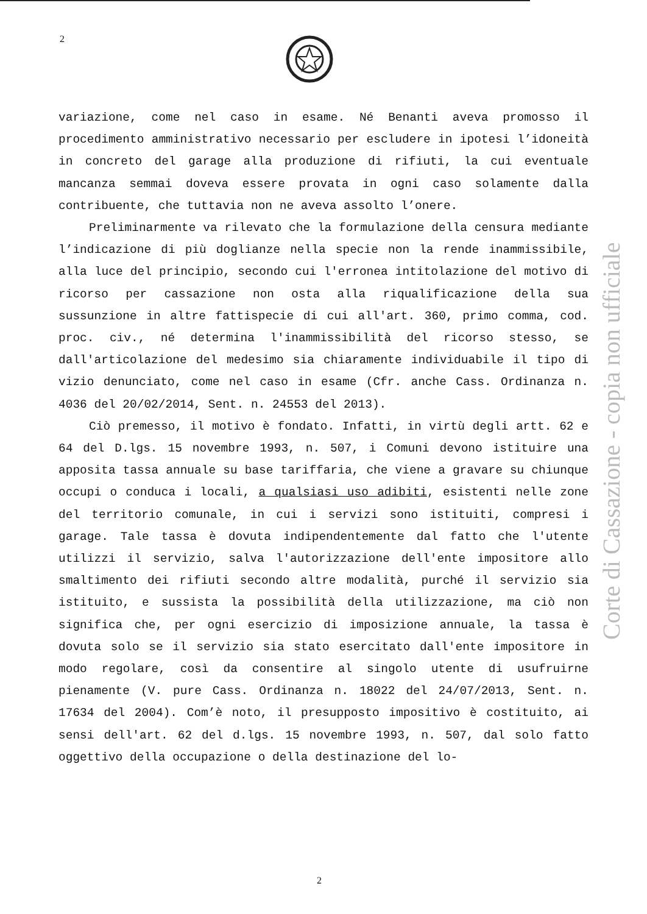2
variazione, come nel caso in esame. Né Benanti aveva promosso il procedimento amministrativo necessario per escludere in ipotesi l’idoneità in concreto del garage alla produzione di rifiuti, la cui eventuale mancanza semmai doveva essere provata in ogni caso solamente dalla contribuente, che tuttavia non ne aveva assolto l’onere.
Preliminarmente va rilevato che la formulazione della censura mediante l’indicazione di più doglianze nella specie non la rende inammissibile, alla luce del principio, secondo cui l'erronea intitolazione del motivo di ricorso per cassazione non osta alla riqualificazione della sua sussunzione in altre fattispecie di cui all'art. 360, primo comma, cod. proc. civ., né determina l'inammissibilità del ricorso stesso, se dall'articolazione del medesimo sia chiaramente individuabile il tipo di vizio denunciato, come nel caso in esame (Cfr. anche Cass. Ordinanza n. 4036 del 20/02/2014, Sent. n. 24553 del 2013).
Ciò premesso, il motivo è fondato. Infatti, in virtù degli artt. 62 e 64 del D.lgs. 15 novembre 1993, n. 507, i Comuni devono istituire una apposita tassa annuale su base tariffaria, che viene a gravare su chiunque occupi o conduca i locali, a qualsiasi uso adibiti, esistenti nelle zone del territorio comunale, in cui i servizi sono istituiti, compresi i garage. Tale tassa è dovuta indipendentemente dal fatto che l'utente utilizzi il servizio, salva l'autorizzazione dell'ente impositore allo smaltimento dei rifiuti secondo altre modalità, purché il servizio sia istituito, e sussista la possibilità della utilizzazione, ma ciò non significa che, per ogni esercizio di imposizione annuale, la tassa è dovuta solo se il servizio sia stato esercitato dall'ente impositore in modo regolare, così da consentire al singolo utente di usufruirne pienamente (V. pure Cass. Ordinanza n. 18022 del 24/07/2013, Sent. n. 17634 del 2004). Com’è noto, il presupposto impositivo è costituito, ai sensi dell'art. 62 del d.lgs. 15 novembre 1993, n. 507, dal solo fatto oggettivo della occupazione o della destinazione del lo-
Corte di Cassazione - copia non ufficiale
2